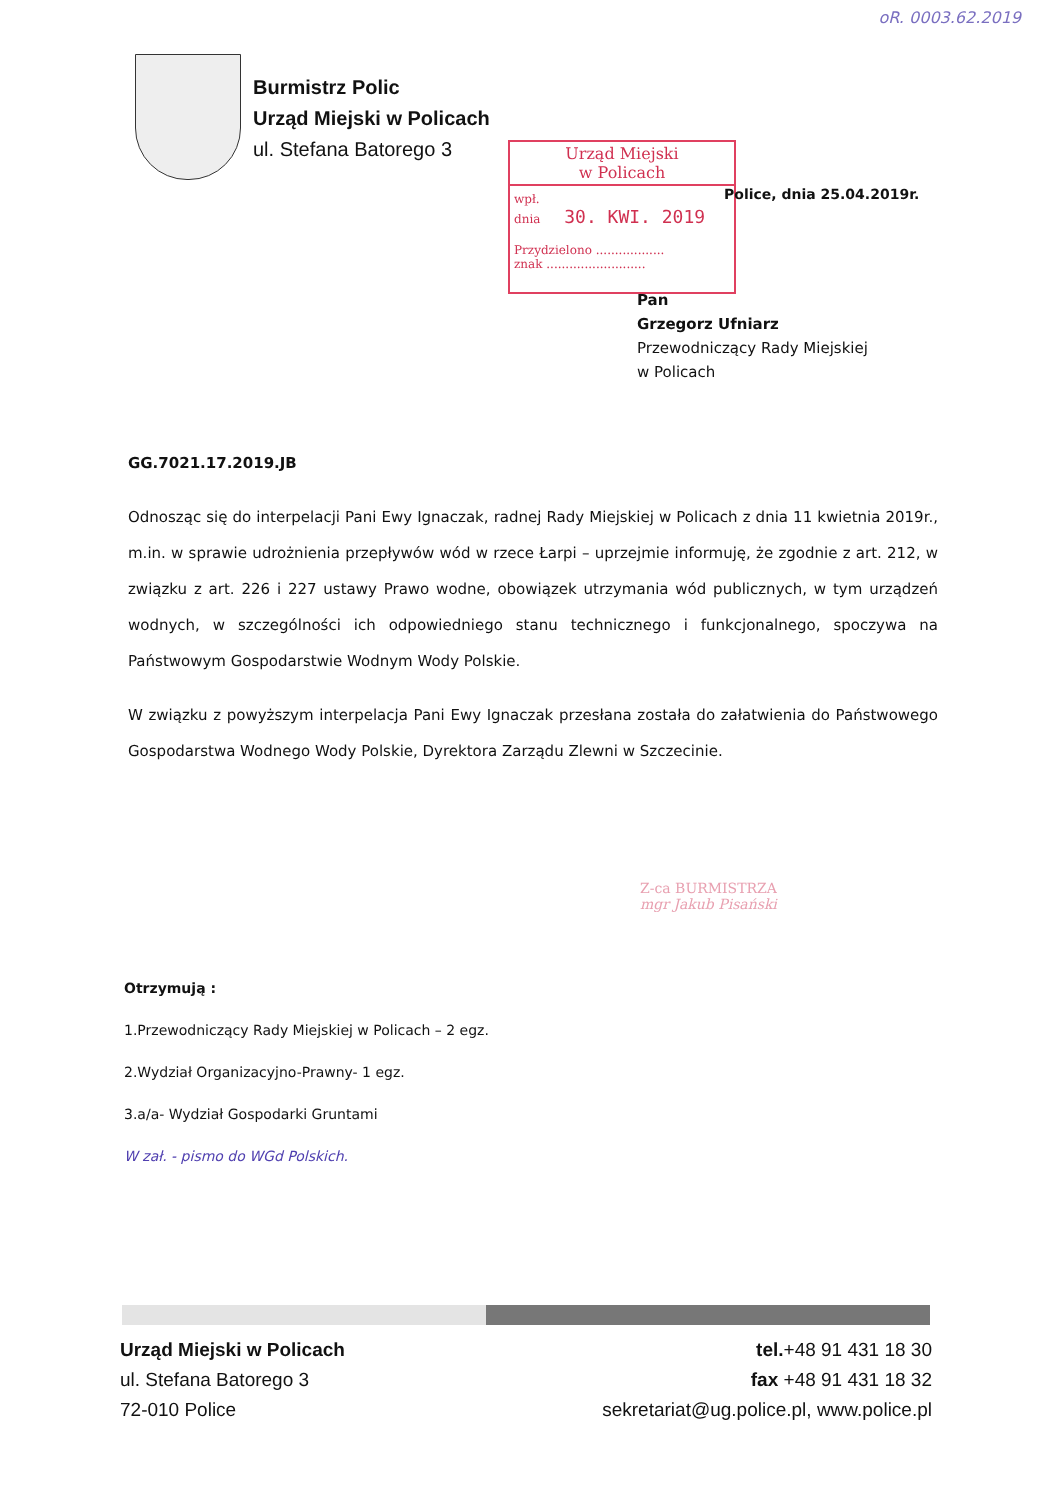oR. 0003.62.2019
Burmistrz Polic
Urząd Miejski w Policach
ul. Stefana Batorego 3
Urząd Miejski
w Policach
wpł.
dnia 30. KWI. 2019
Przydzielono ..................
znak ..........................
Police, dnia 25.04.2019r.
Pan
Grzegorz Ufniarz
Przewodniczący Rady Miejskiej
w Policach
GG.7021.17.2019.JB
Odnosząc się do interpelacji Pani Ewy Ignaczak, radnej Rady Miejskiej w Policach z dnia 11 kwietnia 2019r., m.in. w sprawie udrożnienia przepływów wód w rzece Łarpi – uprzejmie informuję, że zgodnie z art. 212, w związku z art. 226 i 227 ustawy Prawo wodne, obowiązek utrzymania wód publicznych, w tym urządzeń wodnych, w szczególności ich odpowiedniego stanu technicznego i funkcjonalnego, spoczywa na Państwowym Gospodarstwie Wodnym Wody Polskie.
W związku z powyższym interpelacja Pani Ewy Ignaczak przesłana została do załatwienia do Państwowego Gospodarstwa Wodnego Wody Polskie, Dyrektora Zarządu Zlewni w Szczecinie.
Z-ca BURMISTRZA
mgr Jakub Pisański
Otrzymują :
1.Przewodniczący Rady Miejskiej w Policach – 2 egz.
2.Wydział Organizacyjno-Prawny- 1 egz.
3.a/a- Wydział Gospodarki Gruntami
W zał. - pismo do WGd Polskich.
Urząd Miejski w Policach
ul. Stefana Batorego 3
72-010 Police
tel.+48 91 431 18 30
fax +48 91 431 18 32
sekretariat@ug.police.pl, www.police.pl